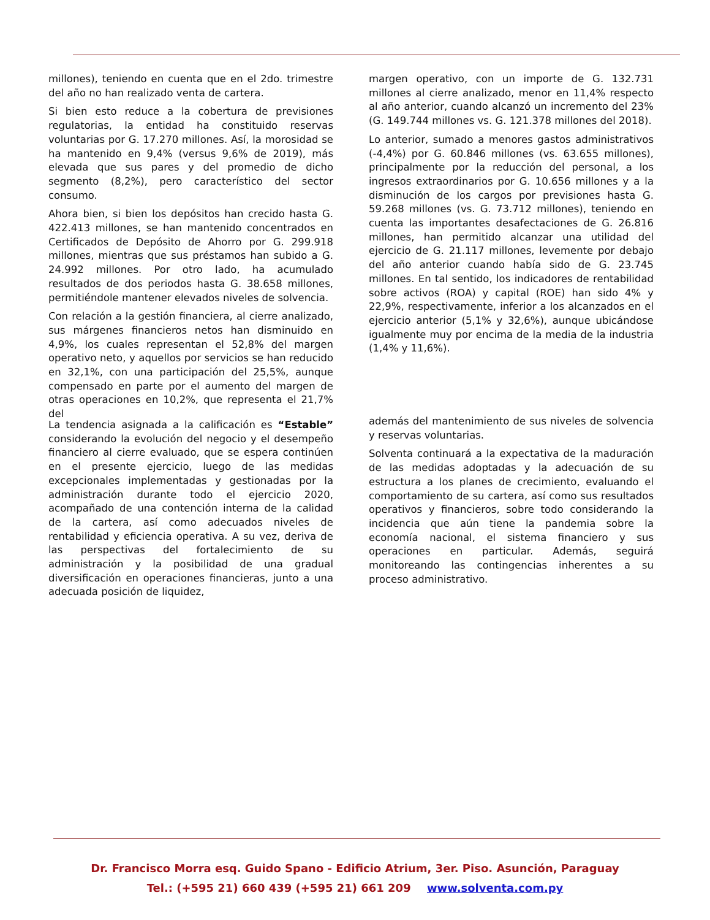millones), teniendo en cuenta que en el 2do. trimestre del año no han realizado venta de cartera.
Si bien esto reduce a la cobertura de previsiones regulatorias, la entidad ha constituido reservas voluntarias por G. 17.270 millones. Así, la morosidad se ha mantenido en 9,4% (versus 9,6% de 2019), más elevada que sus pares y del promedio de dicho segmento (8,2%), pero característico del sector consumo.
Ahora bien, si bien los depósitos han crecido hasta G. 422.413 millones, se han mantenido concentrados en Certificados de Depósito de Ahorro por G. 299.918 millones, mientras que sus préstamos han subido a G. 24.992 millones. Por otro lado, ha acumulado resultados de dos periodos hasta G. 38.658 millones, permitiéndole mantener elevados niveles de solvencia.
Con relación a la gestión financiera, al cierre analizado, sus márgenes financieros netos han disminuido en 4,9%, los cuales representan el 52,8% del margen operativo neto, y aquellos por servicios se han reducido en 32,1%, con una participación del 25,5%, aunque compensado en parte por el aumento del margen de otras operaciones en 10,2%, que representa el 21,7% del
margen operativo, con un importe de G. 132.731 millones al cierre analizado, menor en 11,4% respecto al año anterior, cuando alcanzó un incremento del 23% (G. 149.744 millones vs. G. 121.378 millones del 2018).
Lo anterior, sumado a menores gastos administrativos (-4,4%) por G. 60.846 millones (vs. 63.655 millones), principalmente por la reducción del personal, a los ingresos extraordinarios por G. 10.656 millones y a la disminución de los cargos por previsiones hasta G. 59.268 millones (vs. G. 73.712 millones), teniendo en cuenta las importantes desafectaciones de G. 26.816 millones, han permitido alcanzar una utilidad del ejercicio de G. 21.117 millones, levemente por debajo del año anterior cuando había sido de G. 23.745 millones. En tal sentido, los indicadores de rentabilidad sobre activos (ROA) y capital (ROE) han sido 4% y 22,9%, respectivamente, inferior a los alcanzados en el ejercicio anterior (5,1% y 32,6%), aunque ubicándose igualmente muy por encima de la media de la industria (1,4% y 11,6%).
La tendencia asignada a la calificación es “Estable” considerando la evolución del negocio y el desempeño financiero al cierre evaluado, que se espera continúen en el presente ejercicio, luego de las medidas excepcionales implementadas y gestionadas por la administración durante todo el ejercicio 2020, acompañado de una contención interna de la calidad de la cartera, así como adecuados niveles de rentabilidad y eficiencia operativa. A su vez, deriva de las perspectivas del fortalecimiento de su administración y la posibilidad de una gradual diversificación en operaciones financieras, junto a una adecuada posición de liquidez,
además del mantenimiento de sus niveles de solvencia y reservas voluntarias.
Solventa continuará a la expectativa de la maduración de las medidas adoptadas y la adecuación de su estructura a los planes de crecimiento, evaluando el comportamiento de su cartera, así como sus resultados operativos y financieros, sobre todo considerando la incidencia que aún tiene la pandemia sobre la economía nacional, el sistema financiero y sus operaciones en particular. Además, seguirá monitoreando las contingencias inherentes a su proceso administrativo.
Dr. Francisco Morra esq. Guido Spano - Edificio Atrium, 3er. Piso. Asunción, Paraguay
Tel.: (+595 21) 660 439 (+595 21) 661 209 www.solventa.com.py